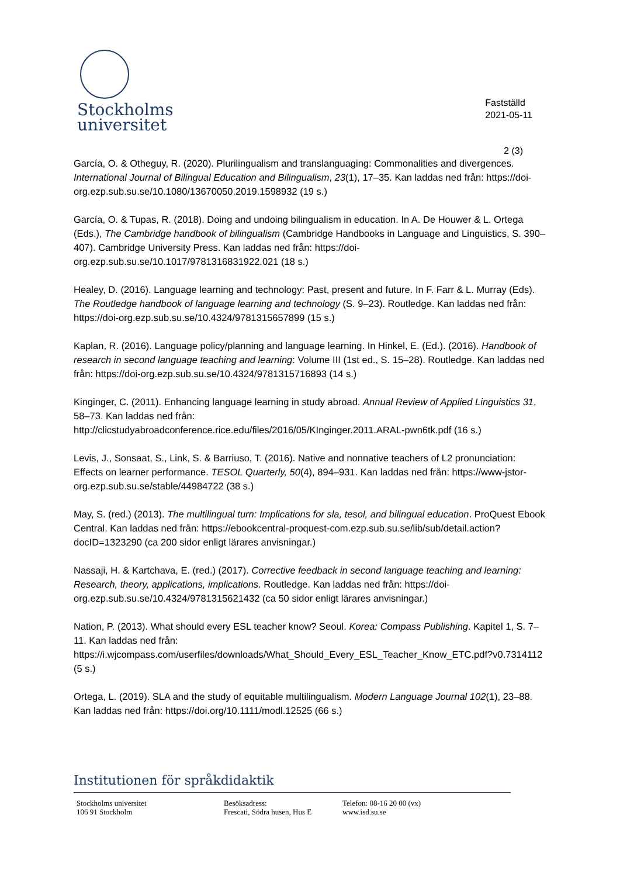Stockholms
universitet
Fastställd
2021-05-11
2 (3)
García, O. & Otheguy, R. (2020). Plurilingualism and translanguaging: Commonalities and divergences. International Journal of Bilingual Education and Bilingualism, 23(1), 17–35. Kan laddas ned från: https://doi-org.ezp.sub.su.se/10.1080/13670050.2019.1598932 (19 s.)
García, O. & Tupas, R. (2018). Doing and undoing bilingualism in education. In A. De Houwer & L. Ortega (Eds.), The Cambridge handbook of bilingualism (Cambridge Handbooks in Language and Linguistics, S. 390–407). Cambridge University Press. Kan laddas ned från: https://doi-org.ezp.sub.su.se/10.1017/9781316831922.021 (18 s.)
Healey, D. (2016). Language learning and technology: Past, present and future. In F. Farr & L. Murray (Eds). The Routledge handbook of language learning and technology (S. 9–23). Routledge. Kan laddas ned från: https://doi-org.ezp.sub.su.se/10.4324/9781315657899 (15 s.)
Kaplan, R. (2016). Language policy/planning and language learning. In Hinkel, E. (Ed.). (2016). Handbook of research in second language teaching and learning: Volume III (1st ed., S. 15–28). Routledge. Kan laddas ned från: https://doi-org.ezp.sub.su.se/10.4324/9781315716893 (14 s.)
Kinginger, C. (2011). Enhancing language learning in study abroad. Annual Review of Applied Linguistics 31, 58–73. Kan laddas ned från:
http://clicstudyabroadconference.rice.edu/files/2016/05/KInginger.2011.ARAL-pwn6tk.pdf (16 s.)
Levis, J., Sonsaat, S., Link, S. & Barriuso, T. (2016). Native and nonnative teachers of L2 pronunciation: Effects on learner performance. TESOL Quarterly, 50(4), 894–931. Kan laddas ned från: https://www-jstor-org.ezp.sub.su.se/stable/44984722 (38 s.)
May, S. (red.) (2013). The multilingual turn: Implications for sla, tesol, and bilingual education. ProQuest Ebook Central. Kan laddas ned från: https://ebookcentral-proquest-com.ezp.sub.su.se/lib/sub/detail.action?docID=1323290 (ca 200 sidor enligt lärares anvisningar.)
Nassaji, H. & Kartchava, E. (red.) (2017). Corrective feedback in second language teaching and learning: Research, theory, applications, implications. Routledge. Kan laddas ned från: https://doi-org.ezp.sub.su.se/10.4324/9781315621432 (ca 50 sidor enligt lärares anvisningar.)
Nation, P. (2013). What should every ESL teacher know? Seoul. Korea: Compass Publishing. Kapitel 1, S. 7–11. Kan laddas ned från:
https://i.wjcompass.com/userfiles/downloads/What_Should_Every_ESL_Teacher_Know_ETC.pdf?v0.7314112 (5 s.)
Ortega, L. (2019). SLA and the study of equitable multilingualism. Modern Language Journal 102(1), 23–88. Kan laddas ned från: https://doi.org/10.1111/modl.12525 (66 s.)
Institutionen för språkdidaktik
Stockholms universitet
106 91 Stockholm
Besöksadress:
Frescati, Södra husen, Hus E
Telefon: 08-16 20 00 (vx)
www.isd.su.se